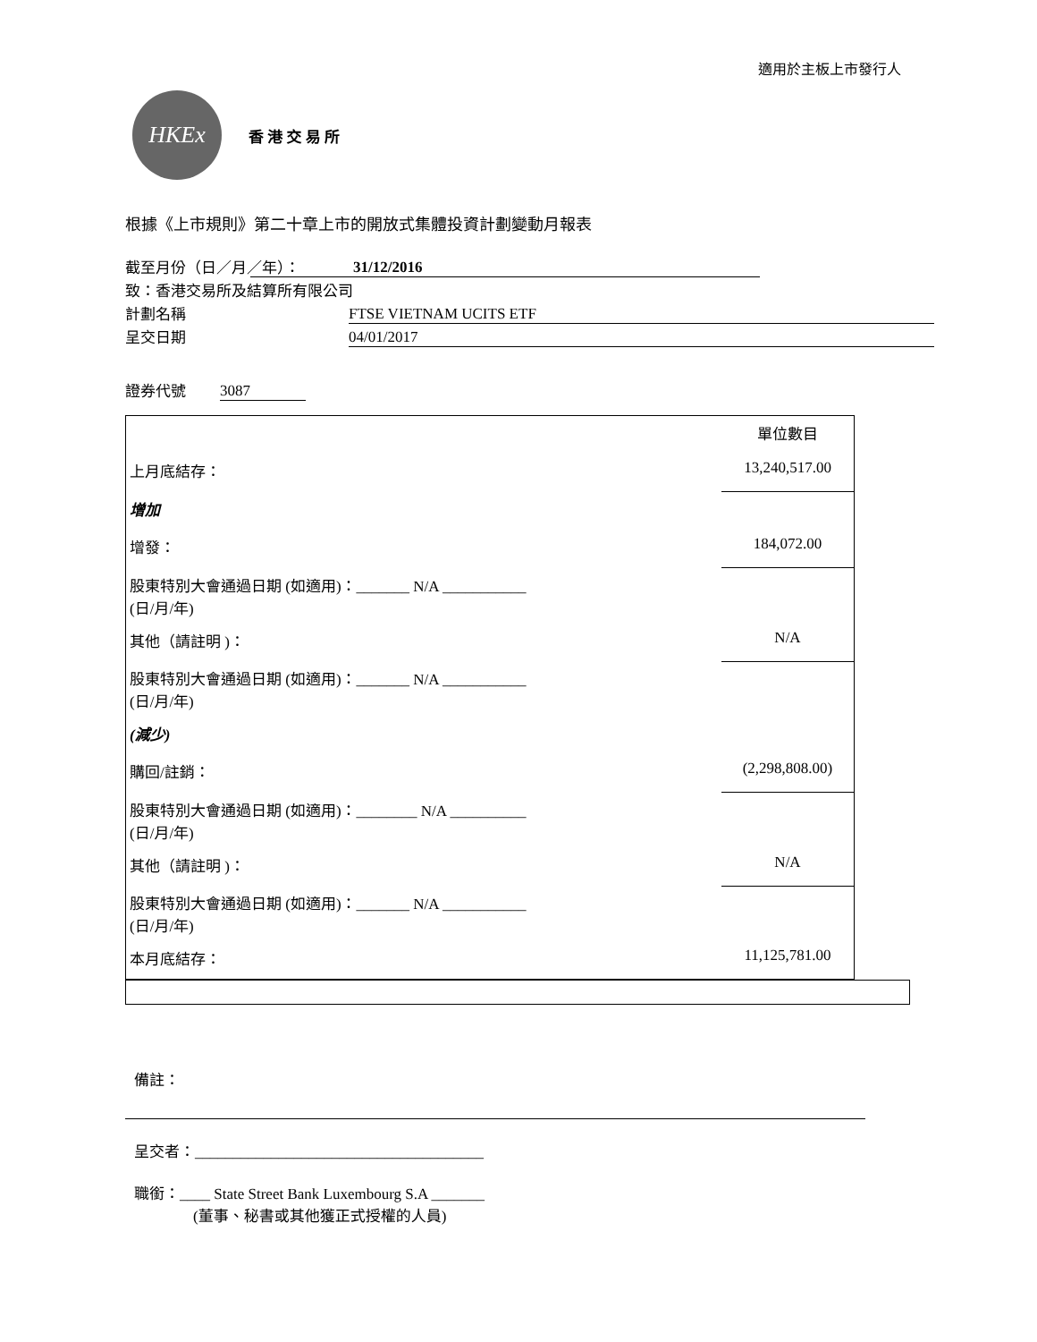適用於主板上市發行人
HKEx
香 港 交 易 所
根據《上市規則》第二十章上市的開放式集體投資計劃變動月報表
截至月份（日／月／年）： 31/12/2016
致：香港交易所及結算所有限公司
計劃名稱 FTSE VIETNAM UCITS ETF
呈交日期 04/01/2017
證券代號 3087
| | 單位數目 |
| 上月底結存： | 13,240,517.00 |
| 增加 | |
| 增發： | 184,072.00 |
| 股東特別大會通過日期 (如適用)：_______ N/A ___________ (日/月/年) | |
| 其他（請註明 )： | N/A |
| 股東特別大會通過日期 (如適用)：_______ N/A ___________ (日/月/年) | |
| (減少) | |
| 購回/註銷： | (2,298,808.00) |
| 股東特別大會通過日期 (如適用)：________ N/A __________ (日/月/年) | |
| 其他（請註明 )： | N/A |
| 股東特別大會通過日期 (如適用)：_______ N/A ___________ (日/月/年) | |
| 本月底結存： | 11,125,781.00 |
備註：
呈交者：______________________________________
職銜：____ State Street Bank Luxembourg S.A _______
(董事、秘書或其他獲正式授權的人員)